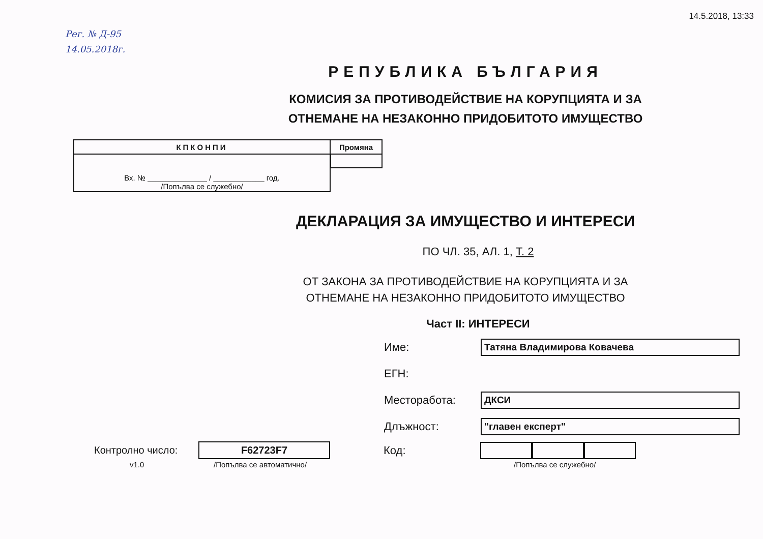14.5.2018, 13:33
Рег. № Д-95
14.05.2018г.
РЕПУБЛИКА БЪЛГАРИЯ
КОМИСИЯ ЗА ПРОТИВОДЕЙСТВИЕ НА КОРУПЦИЯТА И ЗА
ОТНЕМАНЕ НА НЕЗАКОННО ПРИДОБИТОТО ИМУЩЕСТВО
| КПКОНПИ | Промяна |
| --- | --- |
| Вх. № ______________ / ____________ год. /Попълва се служебно/ | |
ДЕКЛАРАЦИЯ ЗА ИМУЩЕСТВО И ИНТЕРЕСИ
ПО ЧЛ. 35, АЛ. 1, Т. 2
ОТ ЗАКОНА ЗА ПРОТИВОДЕЙСТВИЕ НА КОРУПЦИЯТА И ЗА
ОТНЕМАНЕ НА НЕЗАКОННО ПРИДОБИТОТО ИМУЩЕСТВО
Част II: ИНТЕРЕСИ
Име: Татяна Владимирова Ковачева
ЕГН:
Месторабота: ДКСИ
Длъжност: "главен експерт"
Контролно число: F62723F7 Код:
v1.0 /Попълва се автоматично/ /Попълва се служебно/